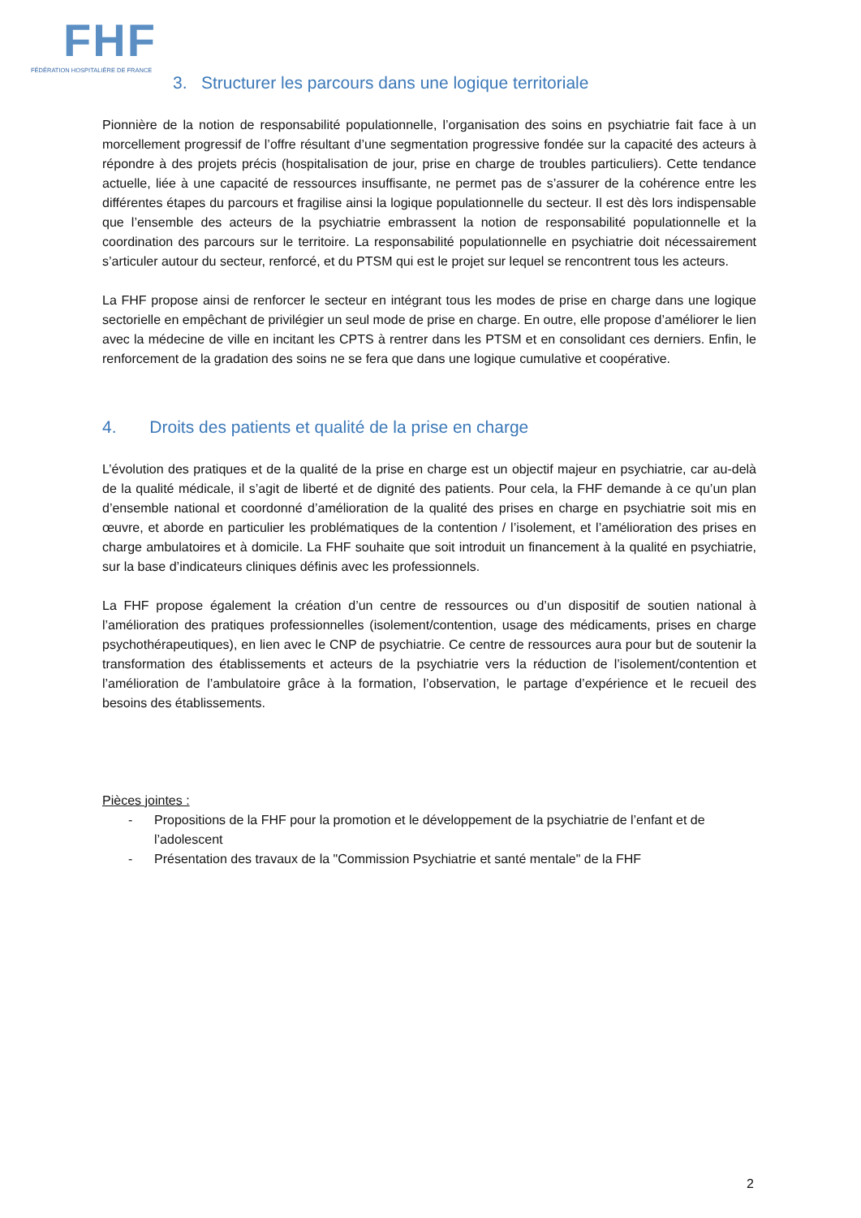FHF
FÉDÉRATION HOSPITALIÈRE DE FRANCE
3. Structurer les parcours dans une logique territoriale
Pionnière de la notion de responsabilité populationnelle, l’organisation des soins en psychiatrie fait face à un morcellement progressif de l’offre résultant d’une segmentation progressive fondée sur la capacité des acteurs à répondre à des projets précis (hospitalisation de jour, prise en charge de troubles particuliers). Cette tendance actuelle, liée à une capacité de ressources insuffisante, ne permet pas de s’assurer de la cohérence entre les différentes étapes du parcours et fragilise ainsi la logique populationnelle du secteur. Il est dès lors indispensable que l’ensemble des acteurs de la psychiatrie embrassent la notion de responsabilité populationnelle et la coordination des parcours sur le territoire. La responsabilité populationnelle en psychiatrie doit nécessairement s’articuler autour du secteur, renforcé, et du PTSM qui est le projet sur lequel se rencontrent tous les acteurs.
La FHF propose ainsi de renforcer le secteur en intégrant tous les modes de prise en charge dans une logique sectorielle en empêchant de privilégier un seul mode de prise en charge. En outre, elle propose d’améliorer le lien avec la médecine de ville en incitant les CPTS à rentrer dans les PTSM et en consolidant ces derniers. Enfin, le renforcement de la gradation des soins ne se fera que dans une logique cumulative et coopérative.
4. Droits des patients et qualité de la prise en charge
L’évolution des pratiques et de la qualité de la prise en charge est un objectif majeur en psychiatrie, car au-delà de la qualité médicale, il s’agit de liberté et de dignité des patients. Pour cela, la FHF demande à ce qu’un plan d’ensemble national et coordonné d’amélioration de la qualité des prises en charge en psychiatrie soit mis en œuvre, et aborde en particulier les problématiques de la contention / l’isolement, et l’amélioration des prises en charge ambulatoires et à domicile. La FHF souhaite que soit introduit un financement à la qualité en psychiatrie, sur la base d’indicateurs cliniques définis avec les professionnels.
La FHF propose également la création d’un centre de ressources ou d’un dispositif de soutien national à l’amélioration des pratiques professionnelles (isolement/contention, usage des médicaments, prises en charge psychothérapeutiques), en lien avec le CNP de psychiatrie. Ce centre de ressources aura pour but de soutenir la transformation des établissements et acteurs de la psychiatrie vers la réduction de l’isolement/contention et l’amélioration de l’ambulatoire grâce à la formation, l’observation, le partage d’expérience et le recueil des besoins des établissements.
Pièces jointes :
- Propositions de la FHF pour la promotion et le développement de la psychiatrie de l’enfant et de l’adolescent
- Présentation des travaux de la "Commission Psychiatrie et santé mentale" de la FHF
2